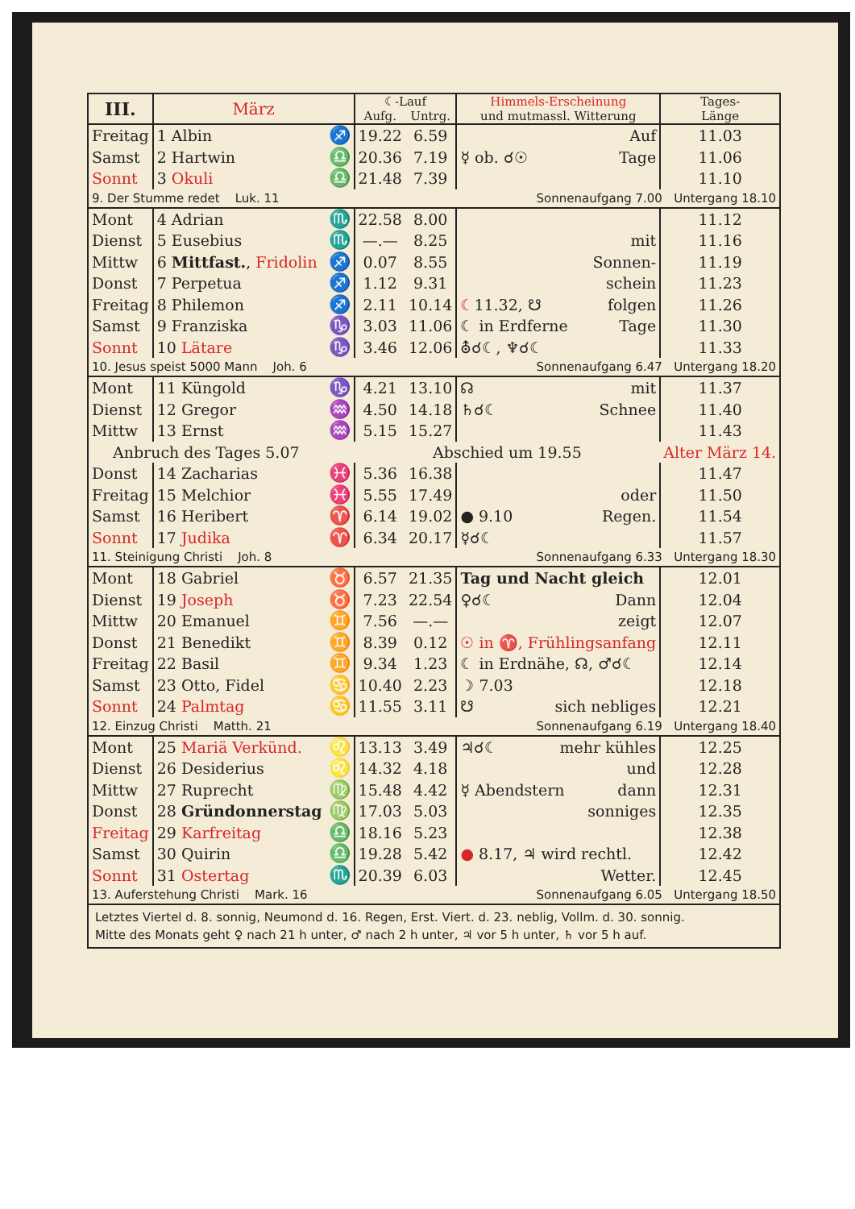| III. | März | | ☾-Lauf | | Himmels-Erscheinung und mutmassl. Witterung | Tages- Länge |
| --- | --- | --- | --- | --- | --- | --- |
| | | | Aufg. | Untrg. | | |
| Freitag | 1 Albin | ♐ | 19.22 | 6.59 | Auf | 11.03 |
| Samst | 2 Hartwin | ♎ | 20.36 | 7.19 | ☿ ob. ☌☉ Tage | 11.06 |
| Sonnt | 3 Okuli | ♎ | 21.48 | 7.39 | | 11.10 |
| 9. Der Stumme redet Luk. 11 | | | | | Sonnenaufgang 7.00 Untergang 18.10 | |
| Mont | 4 Adrian | ♏ | 22.58 | 8.00 | | 11.12 |
| Dienst | 5 Eusebius | ♏ | —.— | 8.25 | mit | 11.16 |
| Mittw | 6 Mittfast. , Fridolin | ♐ | 0.07 | 8.55 | Sonnen- | 11.19 |
| Donst | 7 Perpetua | ♐ | 1.12 | 9.31 | schein | 11.23 |
| Freitag | 8 Philemon | ♐ | 2.11 | 10.14 | ☾ 11.32, ☋ folgen | 11.26 |
| Samst | 9 Franziska | ♑ | 3.03 | 11.06 | ☾ in Erdferne Tage | 11.30 |
| Sonnt | 10 Lätare | ♑ | 3.46 | 12.06 | ⛢☌☾, ♆☌☾ | 11.33 |
| 10. Jesus speist 5000 Mann Joh. 6 | | | | | Sonnenaufgang 6.47 Untergang 18.20 | |
| Mont | 11 Küngold | ♑ | 4.21 | 13.10 | ☊ mit | 11.37 |
| Dienst | 12 Gregor | ♒ | 4.50 | 14.18 | ♄☌☾ Schnee | 11.40 |
| Mittw | 13 Ernst | ♒ | 5.15 | 15.27 | | 11.43 |
| Anbruch des Tages 5.07 | | | Abschied um 19.55 | | | Alter März 14. |
| Donst | 14 Zacharias | ♓ | 5.36 | 16.38 | | 11.47 |
| Freitag | 15 Melchior | ♓ | 5.55 | 17.49 | oder | 11.50 |
| Samst | 16 Heribert | ♈ | 6.14 | 19.02 | ● 9.10 Regen. | 11.54 |
| Sonnt | 17 Judika | ♈ | 6.34 | 20.17 | ☿☌☾ | 11.57 |
| 11. Steinigung Christi Joh. 8 | | | | | Sonnenaufgang 6.33 Untergang 18.30 | |
| Mont | 18 Gabriel | ♉ | 6.57 | 21.35 | Tag und Nacht gleich | 12.01 |
| Dienst | 19 Joseph | ♉ | 7.23 | 22.54 | ♀☌☾ Dann | 12.04 |
| Mittw | 20 Emanuel | ♊ | 7.56 | —.— | zeigt | 12.07 |
| Donst | 21 Benedikt | ♊ | 8.39 | 0.12 | ☉ in ♈, Frühlingsanfang | 12.11 |
| Freitag | 22 Basil | ♊ | 9.34 | 1.23 | ☾ in Erdnähe, ☊, ♂☌☾ | 12.14 |
| Samst | 23 Otto, Fidel | ♋ | 10.40 | 2.23 | ☽ 7.03 | 12.18 |
| Sonnt | 24 Palmtag | ♋ | 11.55 | 3.11 | ☋ sich nebliges | 12.21 |
| 12. Einzug Christi Matth. 21 | | | | | Sonnenaufgang 6.19 Untergang 18.40 | |
| Mont | 25 Mariä Verkünd. | ♌ | 13.13 | 3.49 | ♃☌☾ mehr kühles | 12.25 |
| Dienst | 26 Desiderius | ♌ | 14.32 | 4.18 | und | 12.28 |
| Mittw | 27 Ruprecht | ♍ | 15.48 | 4.42 | ☿ Abendstern dann | 12.31 |
| Donst | 28 Gründonnerstag | ♍ | 17.03 | 5.03 | sonniges | 12.35 |
| Freitag | 29 Karfreitag | ♎ | 18.16 | 5.23 | | 12.38 |
| Samst | 30 Quirin | ♎ | 19.28 | 5.42 | ● 8.17, ♃ wird rechtl. | 12.42 |
| Sonnt | 31 Ostertag | ♏ | 20.39 | 6.03 | Wetter. | 12.45 |
| 13. Auferstehung Christi Mark. 16 | | | | | Sonnenaufgang 6.05 Untergang 18.50 | |
| Letztes Viertel d. 8. sonnig, Neumond d. 16. Regen, Erst. Viert. d. 23. neblig, Vollm. d. 30. sonnig. Mitte des Monats geht ♀ nach 21 h unter, ♂ nach 2 h unter, ♃ vor 5 h unter, ♄ vor 5 h auf. | | | | | | |